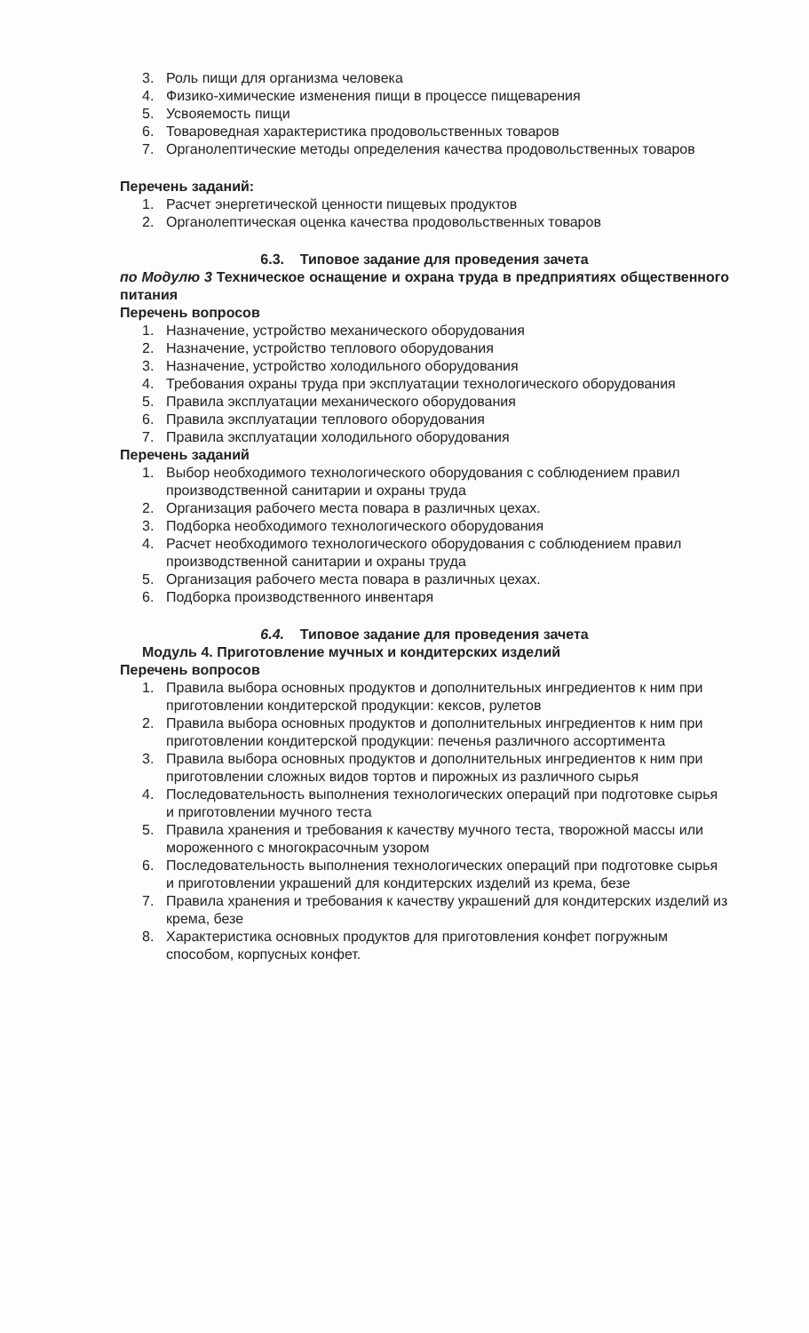3. Роль пищи для организма человека
4. Физико-химические изменения пищи в процессе пищеварения
5. Усвояемость пищи
6. Товароведная характеристика продовольственных товаров
7. Органолептические методы определения качества продовольственных товаров
Перечень заданий:
1. Расчет энергетической ценности пищевых продуктов
2. Органолептическая оценка качества продовольственных товаров
6.3. Типовое задание для проведения зачета
по Модулю 3 Техническое оснащение и охрана труда в предприятиях общественного питания
Перечень вопросов
1. Назначение, устройство механического оборудования
2. Назначение, устройство теплового оборудования
3. Назначение, устройство холодильного оборудования
4. Требования охраны труда при эксплуатации технологического оборудования
5. Правила эксплуатации механического оборудования
6. Правила эксплуатации теплового оборудования
7. Правила эксплуатации холодильного оборудования
Перечень заданий
1. Выбор необходимого технологического оборудования с соблюдением правил производственной санитарии и охраны труда
2. Организация рабочего места повара в различных цехах.
3. Подборка необходимого технологического оборудования
4. Расчет необходимого технологического оборудования с соблюдением правил производственной санитарии и охраны труда
5. Организация рабочего места повара в различных цехах.
6. Подборка производственного инвентаря
6.4. Типовое задание для проведения зачета
Модуль 4. Приготовление мучных и кондитерских изделий
Перечень вопросов
1. Правила выбора основных продуктов и дополнительных ингредиентов к ним при приготовлении кондитерской продукции: кексов, рулетов
2. Правила выбора основных продуктов и дополнительных ингредиентов к ним при приготовлении кондитерской продукции: печенья различного ассортимента
3. Правила выбора основных продуктов и дополнительных ингредиентов к ним при приготовлении сложных видов тортов и пирожных из различного сырья
4. Последовательность выполнения технологических операций при подготовке сырья и приготовлении мучного теста
5. Правила хранения и требования к качеству мучного теста, творожной массы или мороженного с многокрасочным узором
6. Последовательность выполнения технологических операций при подготовке сырья и приготовлении украшений для кондитерских изделий из крема, безе
7. Правила хранения и требования к качеству украшений для кондитерских изделий из крема, безе
8. Характеристика основных продуктов для приготовления конфет погружным способом, корпусных конфет.